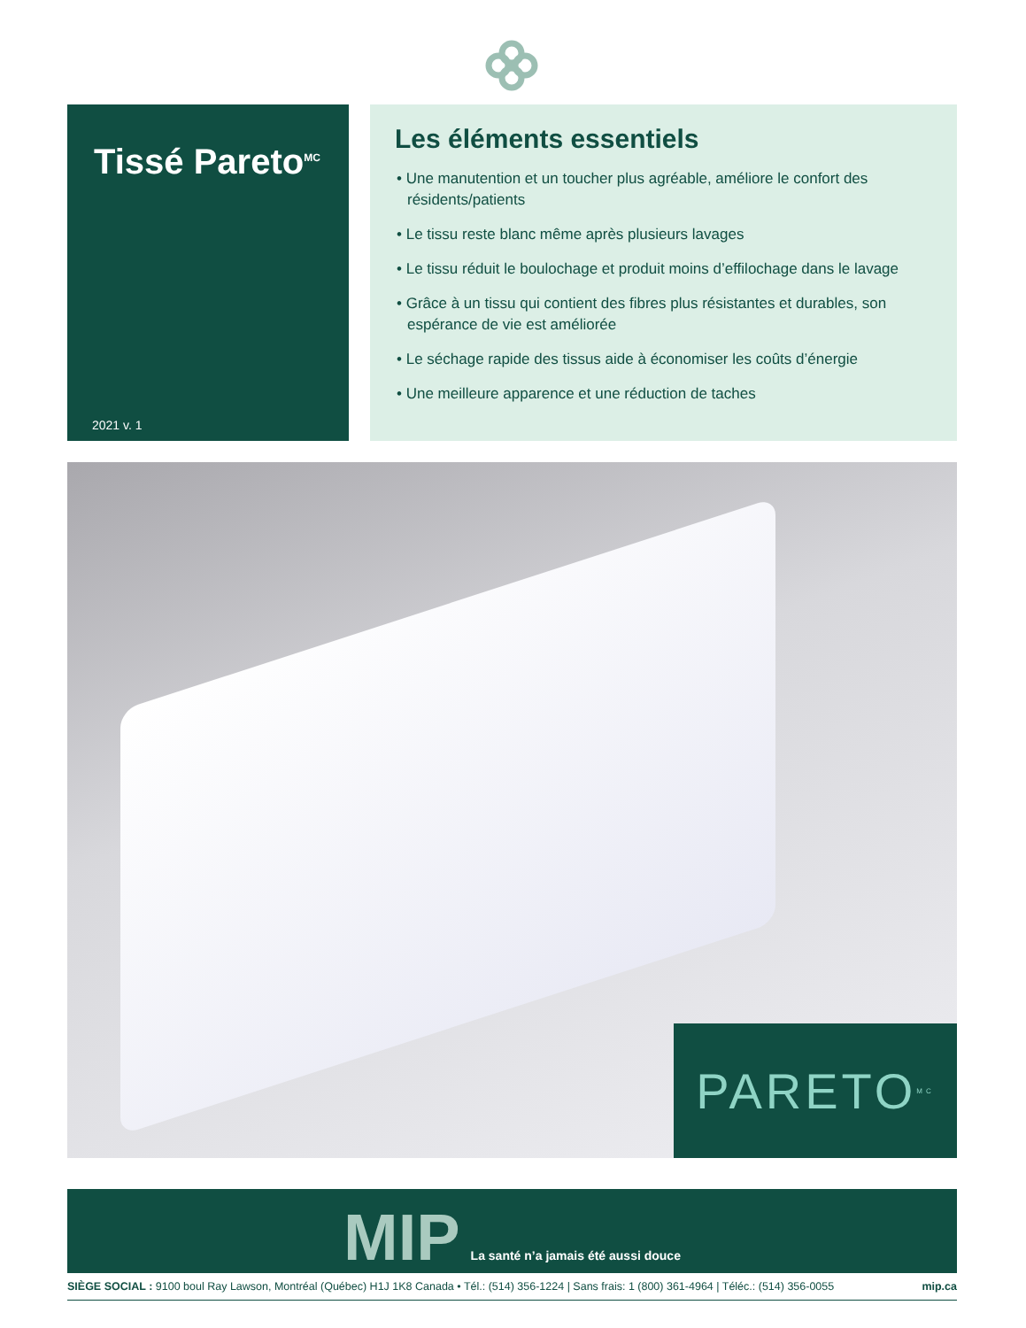Tissé Pareto<sup>MC</sup>
2021 v. 1
Les éléments essentiels
• Une manutention et un toucher plus agréable, améliore le confort des résidents/patients
• Le tissu reste blanc même après plusieurs lavages
• Le tissu réduit le boulochage et produit moins d’effilochage dans le lavage
• Grâce à un tissu qui contient des fibres plus résistantes et durables, son espérance de vie est améliorée
• Le séchage rapide des tissus aide à économiser les coûts d’énergie
• Une meilleure apparence et une réduction de taches
PARETO<sup>MC</sup>
MIP La santé n’a jamais été aussi douce
SIÈGE SOCIAL : 9100 boul Ray Lawson, Montréal (Québec) H1J 1K8 Canada • Tél.: (514) 356-1224 | Sans frais: 1 (800) 361-4964 | Téléc.: (514) 356-0055 mip.ca